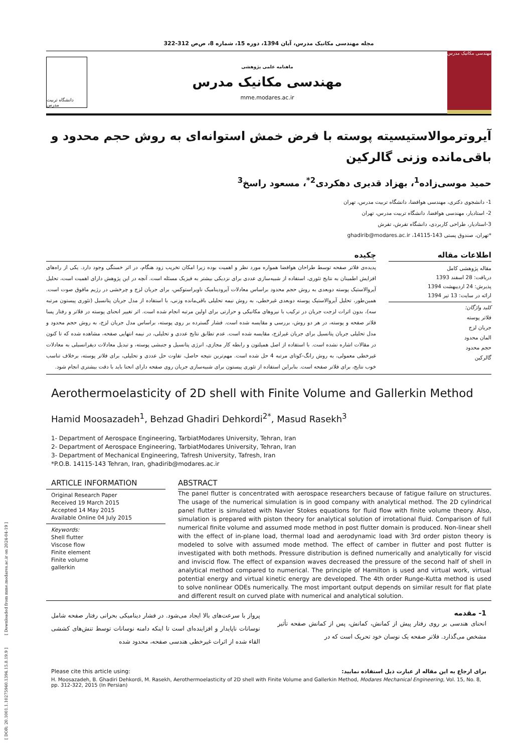[ Downloaded from mme.modares.ac.ir on 2024-04-19 ]
[ DOR: 20.1001.1.10275940.1394.15.8.19.9 ]
مجله مهندسی مکانیک مدرس، آبان 1394، دوره 15، شماره 8، ص‌ص 312-322
دانشگاه تربیت مدرس
ماهنامه علمی پژوهشی
مهندسی مکانیک مدرس
mme.modares.ac.ir
مهندسی مکانیک مدرس
آیروترموالاستیسیته پوسته با فرض خمش استوانه‌ای به روش حجم محدود و باقی‌مانده وزنی گالرکین
حمید موسی‌زاده<sup>1</sup>، بهزاد قدیری دهکردی<sup>2*</sup>، مسعود راسخ<sup>3</sup>
1- دانشجوی دکتری، مهندسی هوافضا، دانشگاه تربیت مدرس، تهران
2- استادیار، مهندسی هوافضا، دانشگاه تربیت مدرس، تهران
3-استادیار، طراحی کاربردی، دانشگاه تفرش، تفرش
*تهران، صندوق پستی 143-14115، ghadirib@modares.ac.ir
اطلاعات مقاله
مقاله پژوهشی کامل
دریافت: 28 اسفند 1393
پذیرش: 24 اردیبهشت 1394
ارائه در سایت: 13 تیر 1394
کلید واژگان:
فلاتر پوسته
جریان لزج
المان محدود
حجم محدود
گالرکین
چکیده
پدیده‌ی فلاتر صفحه توسط طراحان هوافضا همواره مورد نظر و اهمیت بوده زیرا امکان تخریب زود هنگام، در اثر خستگی وجود دارد. یکی از راه‌های افزایش اطمینان به نتایج تئوری، استفاده از شبیه‌سازی عددی برای نزدیکی بیشتر به فیزیک مسئله است. آنچه در این پژوهش دارای اهمیت است، تحلیل آیروالاستیک پوسته دوبعدی به روش حجم محدود براساس معادلات آیرودینامیک ناویراستوکس، برای جریان لزج و چرخشی در رژیم مافوق صوت است. همین‌طور، تحلیل آیروالاستیک پوسته دوبعدی غیرخطی، به روش نیمه تحلیلی باقی‌مانده وزنی، با استفاده از مدل جریان پتانسیل (تئوری پیستون مرتبه سه)، بدون اثرات لزجت جریان در ترکیب با نیروهای مکانیکی و حرارتی برای اولین مرتبه انجام شده است. اثر تغییر انحنای پوسته در فلاتر و رفتار پسا فلاتر صفحه و پوسته، در هر دو روش، بررسی و مقایسه شده است. فشار گسترده بر روی پوسته، براساس مدل جریان لزج، به روش حجم محدود و مدل تحلیلی جریان پتانسیل برای جریان غیرلزج، مقایسه شده است. عدم تطابق نتایج عددی و تحلیلی، در نیمه انتهایی صفحه، مشاهده شده که تا کنون در مقالات اشاره نشده است. با استفاده از اصل همیلتون و رابطه کار مجازی، انرژی پتانسیل و جنبشی پوسته، و تبدیل معادلات دیفرانسیلی به معادلات غیرخطی معمولی، به روش رانگ-کوتای مرتبه 4 حل شده است. مهم‌ترین نتیجه حاصل، تفاوت حل عددی و تحلیلی، برای فلاتر پوسته، برخلاف تناسب خوب نتایج، برای فلاتر صفحه است. بنابراین استفاده از تئوری پیستون برای شبیه‌سازی جریان روی صفحه دارای انحنا باید با دقت بیشتری انجام شود.
Aerothermoelasticity of 2D shell with Finite Volume and Gallerkin Method
Hamid Moosazadeh<sup>1</sup>, Behzad Ghadiri Dehkordi<sup>2*</sup>, Masud Rasekh<sup>3</sup>
1- Department of Aerospace Engineering, TarbiatModares University, Tehran, Iran
2- Department of Aerospace Engineering, TarbiatModares University, Tehran, Iran
3- Department of Mechanical Engineering, Tafresh University, Tafresh, Iran
*P.O.B. 14115-143 Tehran, Iran, ghadirib@modares.ac.ir
ARTICLE INFORMATION
Original Research Paper
Received 19 March 2015
Accepted 14 May 2015
Available Online 04 July 2015
Keywords:
Shell flutter
Viscose flow
Finite element
Finite volume
gallerkin
ABSTRACT
The panel flutter is concentrated with aerospace researchers because of fatigue failure on structures. The usage of the numerical simulation is in good company with analytical method. The 2D cylindrical panel flutter is simulated with Navier Stokes equations for fluid flow with finite volume theory. Also, simulation is prepared with piston theory for analytical solution of irrotational fluid. Comparison of full numerical finite volume and assumed mode method in post flutter domain is produced. Non-linear shell with the effect of in-plane load, thermal load and aerodynamic load with 3rd order piston theory is modeled to solve with assumed mode method. The effect of camber in flutter and post flutter is investigated with both methods. Pressure distribution is defined numerically and analytically for viscid and inviscid flow. The effect of expansion waves decreased the pressure of the second half of shell in analytical method compared to numerical. The principle of Hamilton is used and virtual work, virtual potential energy and virtual kinetic energy are developed. The 4th order Runge-Kutta method is used to solve nonlinear ODEs numerically. The most important output depends on similar result for flat plate and different result on curved plate with numerical and analytical solution.
1- مقدمه
انحنای هندسی بر روی رفتار پیش از کمانش، کمانش، پس از کمانش صفحه تأثیر مشخص می‌گذارد. فلاتر صفحه یک نوسان خود تحریک است که در
پرواز با سرعت‌های بالا ایجاد می‌شود. در فشار دینامیکی بحرانی رفتار صفحه شامل نوسانات ناپایدار و افزاینده‌ای است تا اینکه دامنه نوسانات توسط تنش‌های کششی القاء شده از اثرات غیرخطی هندسی صفحه، محدود شده
Please cite this article using: برای ارجاع به این مقاله از عبارت ذیل استفاده نمایید:
H. Moosazadeh, B. Ghadiri Dehkordi, M. Rasekh, Aerothermoelasticity of 2D shell with Finite Volume and Gallerkin Method, Modares Mechanical Engineering, Vol. 15, No. 8, pp. 312-322, 2015 (In Persian)